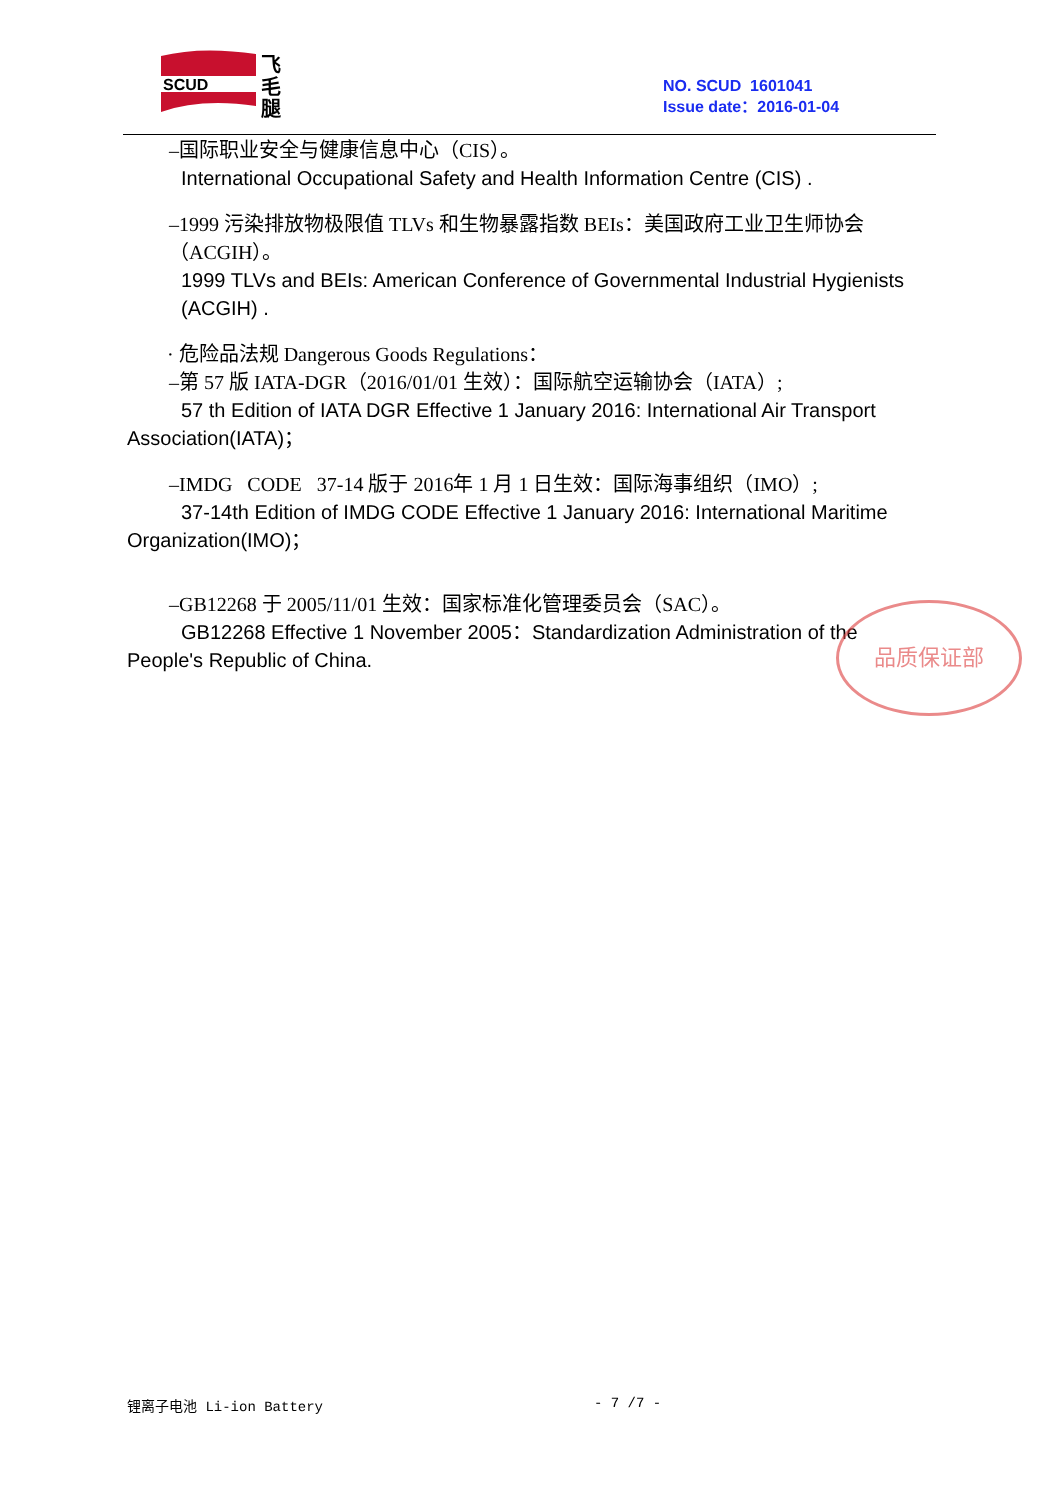SCUD
飞
毛
腿
NO. SCUD 1601041
Issue date：2016-01-04
–国际职业安全与健康信息中心（CIS）。
International Occupational Safety and Health Information Centre (CIS) .
–1999 污染排放物极限值 TLVs 和生物暴露指数 BEIs：美国政府工业卫生师协会（ACGIH）。
1999 TLVs and BEIs: American Conference of Governmental Industrial Hygienists
(ACGIH) .
· 危险品法规 Dangerous Goods Regulations：
–第 57 版 IATA-DGR（2016/01/01 生效）：国际航空运输协会（IATA）;
57 th Edition of IATA DGR Effective 1 January 2016: International Air Transport
Association(IATA)；
–IMDG CODE 37-14 版于 2016年 1 月 1 日生效：国际海事组织（IMO）;
37-14th Edition of IMDG CODE Effective 1 January 2016: International Maritime
Organization(IMO)；
–GB12268 于 2005/11/01 生效：国家标准化管理委员会（SAC）。
GB12268 Effective 1 November 2005：Standardization Administration of the
People's Republic of China.
品质保证部
锂离子电池 Li-ion Battery - 7 /7 -